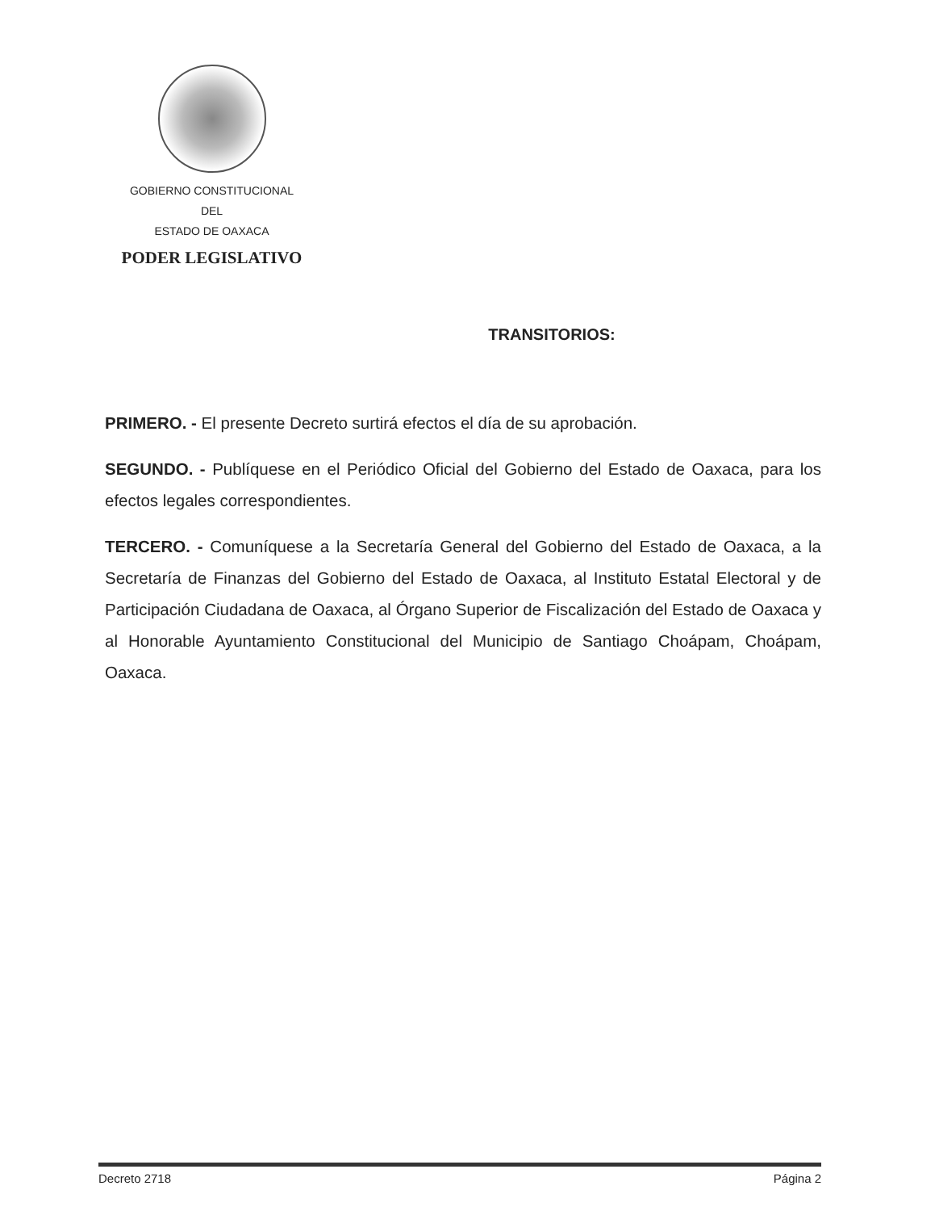GOBIERNO CONSTITUCIONAL
DEL
ESTADO DE OAXACA
PODER LEGISLATIVO
TRANSITORIOS:
PRIMERO. - El presente Decreto surtirá efectos el día de su aprobación.
SEGUNDO. - Publíquese en el Periódico Oficial del Gobierno del Estado de Oaxaca, para los efectos legales correspondientes.
TERCERO. - Comuníquese a la Secretaría General del Gobierno del Estado de Oaxaca, a la Secretaría de Finanzas del Gobierno del Estado de Oaxaca, al Instituto Estatal Electoral y de Participación Ciudadana de Oaxaca, al Órgano Superior de Fiscalización del Estado de Oaxaca y al Honorable Ayuntamiento Constitucional del Municipio de Santiago Choápam, Choápam, Oaxaca.
Decreto 2718 Página 2